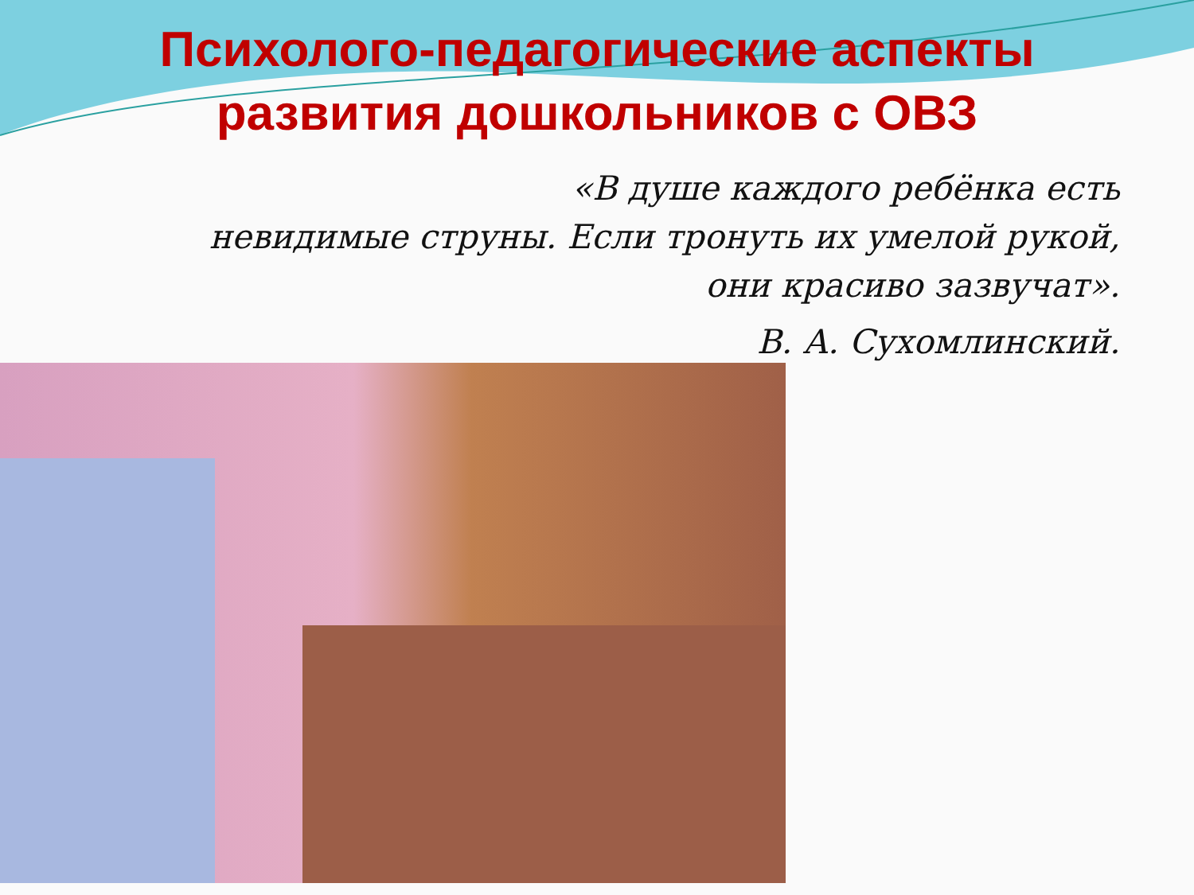Психолого-педагогические аспекты
развития дошкольников с ОВЗ
«В душе каждого ребёнка есть
невидимые струны. Если тронуть их умелой рукой,
они красиво зазвучат».
В. А. Сухомлинский.